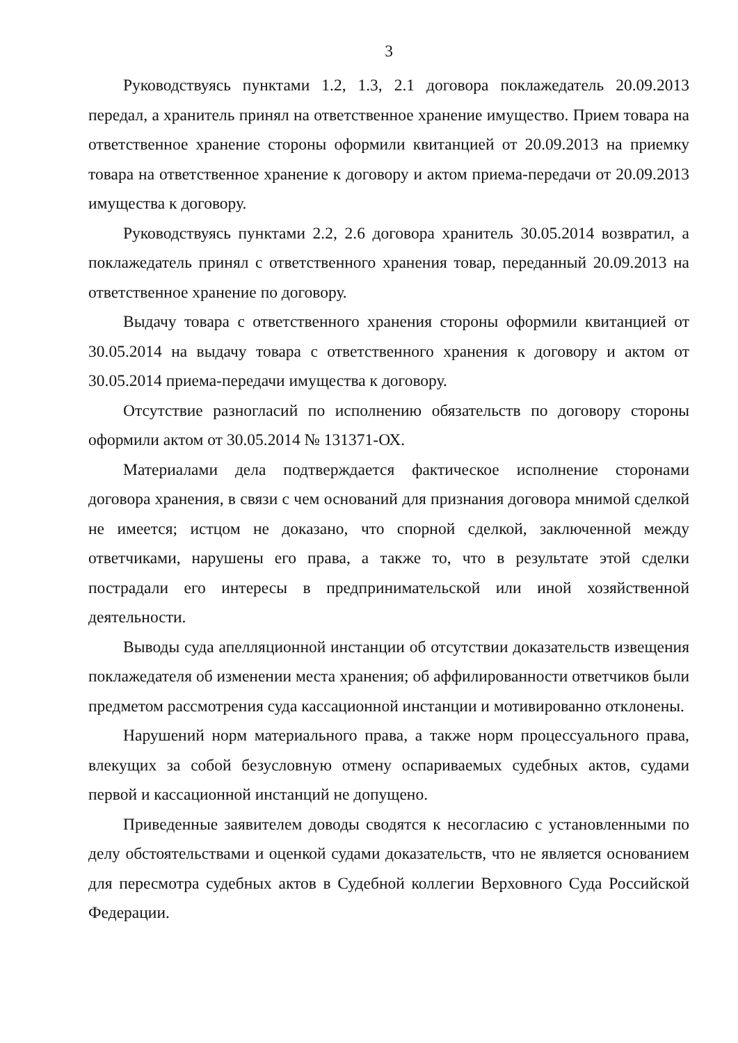3
Руководствуясь пунктами 1.2, 1.3, 2.1 договора поклажедатель 20.09.2013 передал, а хранитель принял на ответственное хранение имущество. Прием товара на ответственное хранение стороны оформили квитанцией от 20.09.2013 на приемку товара на ответственное хранение к договору и актом приема-передачи от 20.09.2013 имущества к договору.
Руководствуясь пунктами 2.2, 2.6 договора хранитель 30.05.2014 возвратил, а поклажедатель принял с ответственного хранения товар, переданный 20.09.2013 на ответственное хранение по договору.
Выдачу товара с ответственного хранения стороны оформили квитанцией от 30.05.2014 на выдачу товара с ответственного хранения к договору и актом от 30.05.2014 приема-передачи имущества к договору.
Отсутствие разногласий по исполнению обязательств по договору стороны оформили актом от 30.05.2014 № 131371-ОХ.
Материалами дела подтверждается фактическое исполнение сторонами договора хранения, в связи с чем оснований для признания договора мнимой сделкой не имеется; истцом не доказано, что спорной сделкой, заключенной между ответчиками, нарушены его права, а также то, что в результате этой сделки пострадали его интересы в предпринимательской или иной хозяйственной деятельности.
Выводы суда апелляционной инстанции об отсутствии доказательств извещения поклажедателя об изменении места хранения; об аффилированности ответчиков были предметом рассмотрения суда кассационной инстанции и мотивированно отклонены.
Нарушений норм материального права, а также норм процессуального права, влекущих за собой безусловную отмену оспариваемых судебных актов, судами первой и кассационной инстанций не допущено.
Приведенные заявителем доводы сводятся к несогласию с установленными по делу обстоятельствами и оценкой судами доказательств, что не является основанием для пересмотра судебных актов в Судебной коллегии Верховного Суда Российской Федерации.